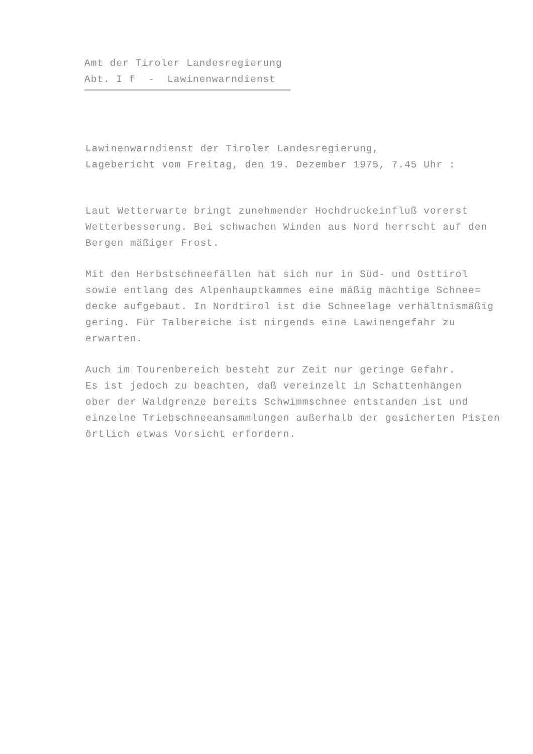Amt der Tiroler Landesregierung
Abt. I f - Lawinenwarndienst
Lawinenwarndienst der Tiroler Landesregierung,
Lagebericht vom Freitag, den 19. Dezember 1975, 7.45 Uhr :
Laut Wetterwarte bringt zunehmender Hochdruckeinfluß vorerst
Wetterbesserung. Bei schwachen Winden aus Nord herrscht auf den
Bergen mäßiger Frost.
Mit den Herbstschneefällen hat sich nur in Süd- und Osttirol
sowie entlang des Alpenhauptkammes eine mäßig mächtige Schnee=
decke aufgebaut. In Nordtirol ist die Schneelage verhältnismäßig
gering. Für Talbereiche ist nirgends eine Lawinengefahr zu
erwarten.
Auch im Tourenbereich besteht zur Zeit nur geringe Gefahr.
Es ist jedoch zu beachten, daß vereinzelt in Schattenhängen
ober der Waldgrenze bereits Schwimmschnee entstanden ist und
einzelne Triebschneeansammlungen außerhalb der gesicherten Pisten
örtlich etwas Vorsicht erfordern.